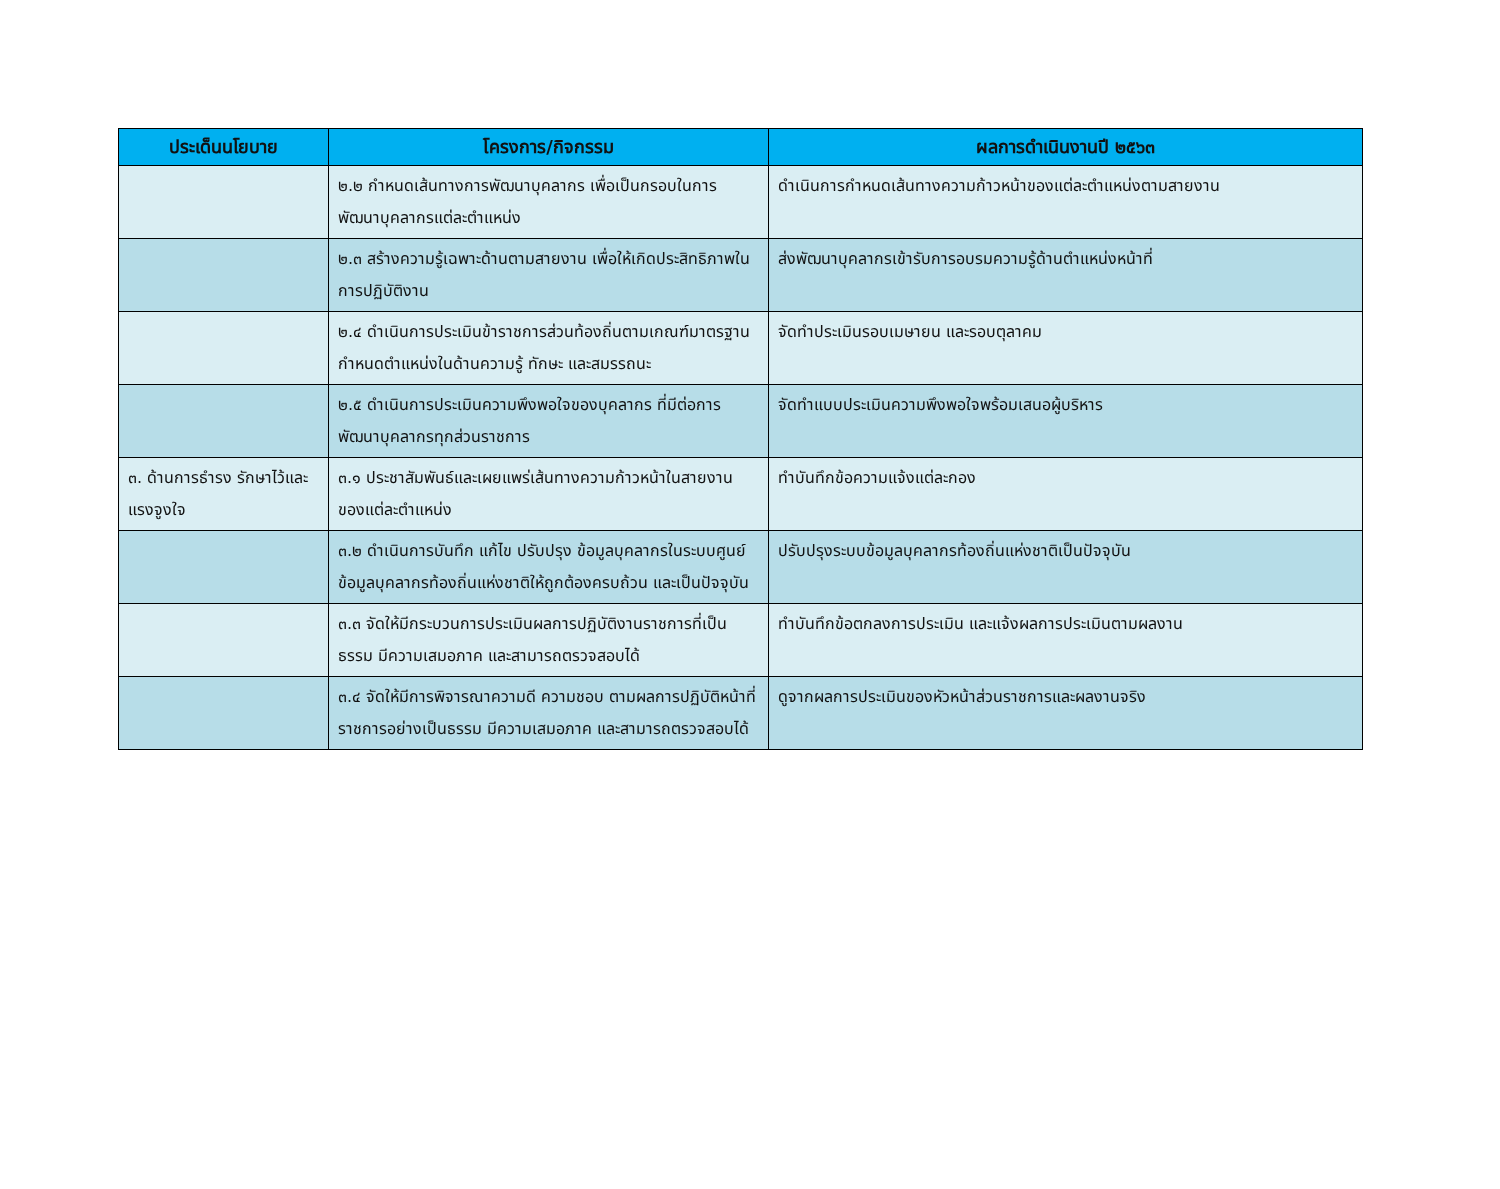| ประเด็นนโยบาย | โครงการ/กิจกรรม | ผลการดำเนินงานปี ๒๕๖๓ |
| --- | --- | --- |
| | ๒.๒ กำหนดเส้นทางการพัฒนาบุคลากร เพื่อเป็นกรอบในการพัฒนาบุคลากรแต่ละตำแหน่ง | ดำเนินการกำหนดเส้นทางความก้าวหน้าของแต่ละตำแหน่งตามสายงาน |
| | ๒.๓ สร้างความรู้เฉพาะด้านตามสายงาน เพื่อให้เกิดประสิทธิภาพในการปฏิบัติงาน | ส่งพัฒนาบุคลากรเข้ารับการอบรมความรู้ด้านตำแหน่งหน้าที่ |
| | ๒.๔ ดำเนินการประเมินข้าราชการส่วนท้องถิ่นตามเกณฑ์มาตรฐานกำหนดตำแหน่งในด้านความรู้ ทักษะ และสมรรถนะ | จัดทำประเมินรอบเมษายน และรอบตุลาคม |
| | ๒.๕ ดำเนินการประเมินความพึงพอใจของบุคลากร ที่มีต่อการพัฒนาบุคลากรทุกส่วนราชการ | จัดทำแบบประเมินความพึงพอใจพร้อมเสนอผู้บริหาร |
| ๓. ด้านการธำรง รักษาไว้และแรงจูงใจ | ๓.๑ ประชาสัมพันธ์และเผยแพร่เส้นทางความก้าวหน้าในสายงานของแต่ละตำแหน่ง | ทำบันทึกข้อความแจ้งแต่ละกอง |
| | ๓.๒ ดำเนินการบันทึก แก้ไข ปรับปรุง ข้อมูลบุคลากรในระบบศูนย์ข้อมูลบุคลากรท้องถิ่นแห่งชาติให้ถูกต้องครบถ้วน และเป็นปัจจุบัน | ปรับปรุงระบบข้อมูลบุคลากรท้องถิ่นแห่งชาติเป็นปัจจุบัน |
| | ๓.๓ จัดให้มีกระบวนการประเมินผลการปฏิบัติงานราชการที่เป็นธรรม มีความเสมอภาค และสามารถตรวจสอบได้ | ทำบันทึกข้อตกลงการประเมิน และแจ้งผลการประเมินตามผลงาน |
| | ๓.๔ จัดให้มีการพิจารณาความดี ความชอบ ตามผลการปฏิบัติหน้าที่ราชการอย่างเป็นธรรม มีความเสมอภาค และสามารถตรวจสอบได้ | ดูจากผลการประเมินของหัวหน้าส่วนราชการและผลงานจริง |